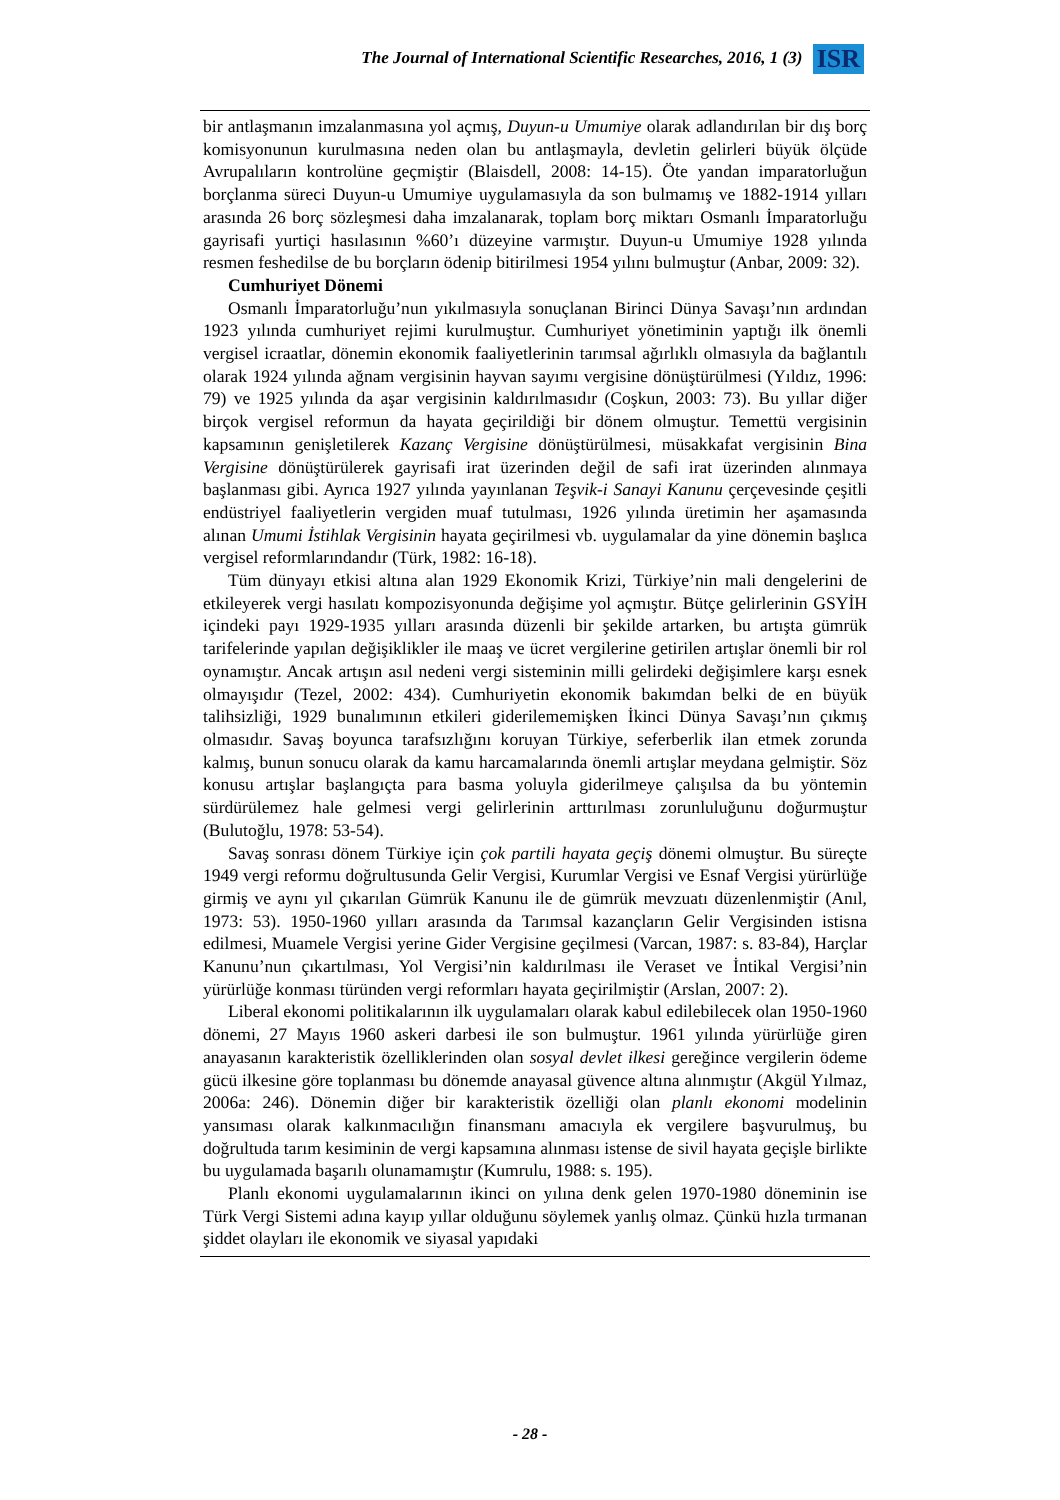The Journal of International Scientific Researches, 2016, 1 (3) ISR
bir antlaşmanın imzalanmasına yol açmış, Duyun-u Umumiye olarak adlandırılan bir dış borç komisyonunun kurulmasına neden olan bu antlaşmayla, devletin gelirleri büyük ölçüde Avrupalıların kontrolüne geçmiştir (Blaisdell, 2008: 14-15). Öte yandan imparatorluğun borçlanma süreci Duyun-u Umumiye uygulamasıyla da son bulmamış ve 1882-1914 yılları arasında 26 borç sözleşmesi daha imzalanarak, toplam borç miktarı Osmanlı İmparatorluğu gayrisafi yurtiçi hasılasının %60’ı düzeyine varmıştır. Duyun-u Umumiye 1928 yılında resmen feshedilse de bu borçların ödenip bitirilmesi 1954 yılını bulmuştur (Anbar, 2009: 32).
Cumhuriyet Dönemi
Osmanlı İmparatorluğu’nun yıkılmasıyla sonuçlanan Birinci Dünya Savaşı’nın ardından 1923 yılında cumhuriyet rejimi kurulmuştur. Cumhuriyet yönetiminin yaptığı ilk önemli vergisel icraatlar, dönemin ekonomik faaliyetlerinin tarımsal ağırlıklı olmasıyla da bağlantılı olarak 1924 yılında ağnam vergisinin hayvan sayımı vergisine dönüştürülmesi (Yıldız, 1996: 79) ve 1925 yılında da aşar vergisinin kaldırılmasıdır (Coşkun, 2003: 73). Bu yıllar diğer birçok vergisel reformun da hayata geçirildiği bir dönem olmuştur. Temettü vergisinin kapsamının genişletilerek Kazanç Vergisine dönüştürülmesi, müsakkafat vergisinin Bina Vergisine dönüştürülerek gayrisafi irat üzerinden değil de safi irat üzerinden alınmaya başlanması gibi. Ayrıca 1927 yılında yayınlanan Teşvik-i Sanayi Kanunu çerçevesinde çeşitli endüstriyel faaliyetlerin vergiden muaf tutulması, 1926 yılında üretimin her aşamasında alınan Umumi İstihlak Vergisinin hayata geçirilmesi vb. uygulamalar da yine dönemin başlıca vergisel reformlarındandır (Türk, 1982: 16-18).
Tüm dünyayı etkisi altına alan 1929 Ekonomik Krizi, Türkiye’nin mali dengelerini de etkileyerek vergi hasılatı kompozisyonunda değişime yol açmıştır. Bütçe gelirlerinin GSYİH içindeki payı 1929-1935 yılları arasında düzenli bir şekilde artarken, bu artışta gümrük tarifelerinde yapılan değişiklikler ile maaş ve ücret vergilerine getirilen artışlar önemli bir rol oynamıştır. Ancak artışın asıl nedeni vergi sisteminin milli gelirdeki değişimlere karşı esnek olmayışıdır (Tezel, 2002: 434). Cumhuriyetin ekonomik bakımdan belki de en büyük talihsizliği, 1929 bunalımının etkileri giderilememişken İkinci Dünya Savaşı’nın çıkmış olmasıdır. Savaş boyunca tarafsızlığını koruyan Türkiye, seferberlik ilan etmek zorunda kalmış, bunun sonucu olarak da kamu harcamalarında önemli artışlar meydana gelmiştir. Söz konusu artışlar başlangıçta para basma yoluyla giderilmeye çalışılsa da bu yöntemin sürdürülemez hale gelmesi vergi gelirlerinin arttırılması zorunluluğunu doğurmuştur (Bulutoğlu, 1978: 53-54).
Savaş sonrası dönem Türkiye için çok partili hayata geçiş dönemi olmuştur. Bu süreçte 1949 vergi reformu doğrultusunda Gelir Vergisi, Kurumlar Vergisi ve Esnaf Vergisi yürürlüğe girmiş ve aynı yıl çıkarılan Gümrük Kanunu ile de gümrük mevzuatı düzenlenmiştir (Anıl, 1973: 53). 1950-1960 yılları arasında da Tarımsal kazançların Gelir Vergisinden istisna edilmesi, Muamele Vergisi yerine Gider Vergisine geçilmesi (Varcan, 1987: s. 83-84), Harçlar Kanunu’nun çıkartılması, Yol Vergisi’nin kaldırılması ile Veraset ve İntikal Vergisi’nin yürürlüğe konması türünden vergi reformları hayata geçirilmiştir (Arslan, 2007: 2).
Liberal ekonomi politikalarının ilk uygulamaları olarak kabul edilebilecek olan 1950-1960 dönemi, 27 Mayıs 1960 askeri darbesi ile son bulmuştur. 1961 yılında yürürlüğe giren anayasanın karakteristik özelliklerinden olan sosyal devlet ilkesi gereğince vergilerin ödeme gücü ilkesine göre toplanması bu dönemde anayasal güvence altına alınmıştır (Akgül Yılmaz, 2006a: 246). Dönemin diğer bir karakteristik özelliği olan planlı ekonomi modelinin yansıması olarak kalkınmacılığın finansmanı amacıyla ek vergilere başvurulmuş, bu doğrultuda tarım kesiminin de vergi kapsamına alınması istense de sivil hayata geçişle birlikte bu uygulamada başarılı olunamamıştır (Kumrulu, 1988: s. 195).
Planlı ekonomi uygulamalarının ikinci on yılına denk gelen 1970-1980 döneminin ise Türk Vergi Sistemi adına kayıp yıllar olduğunu söylemek yanlış olmaz. Çünkü hızla tırmanan şiddet olayları ile ekonomik ve siyasal yapıdaki
- 28 -